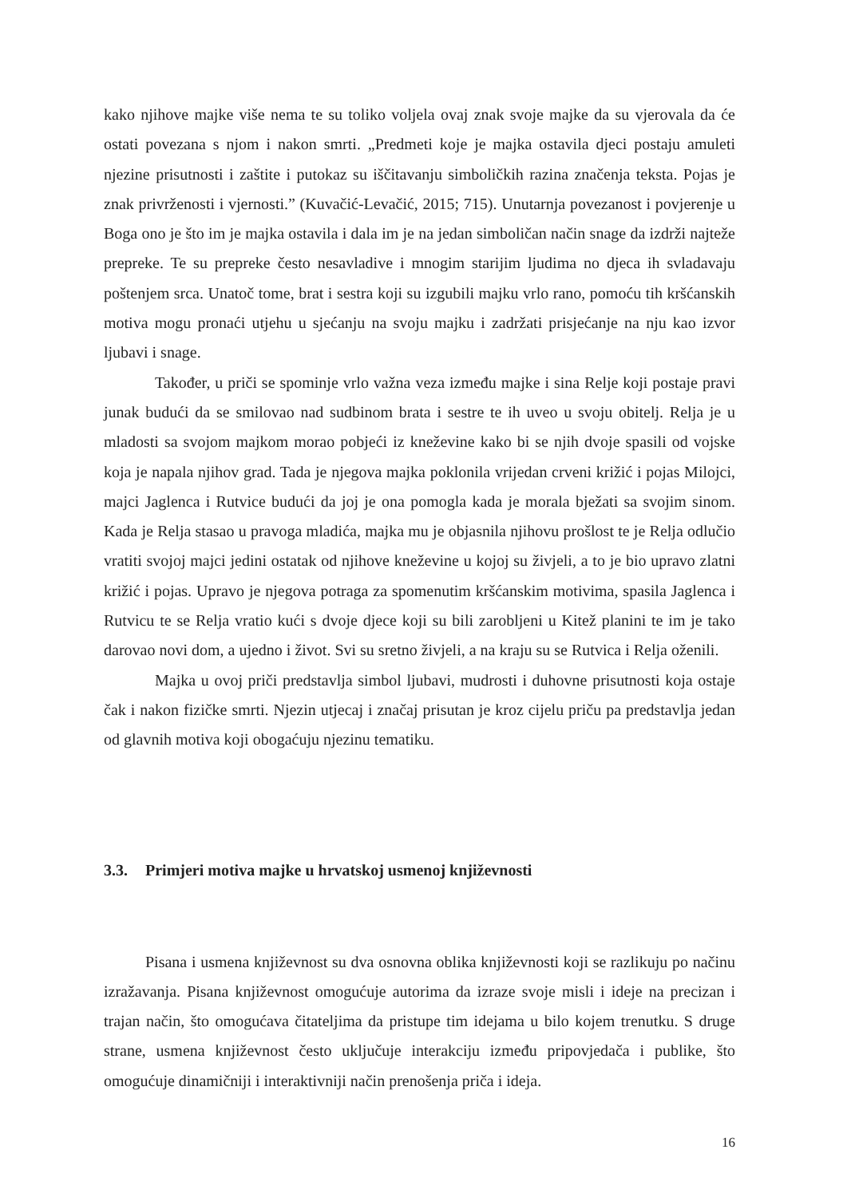kako njihove majke više nema te su toliko voljela ovaj znak svoje majke da su vjerovala da će ostati povezana s njom i nakon smrti. „Predmeti koje je majka ostavila djeci postaju amuleti njezine prisutnosti i zaštite i putokaz su iščitavanju simboličkih razina značenja teksta. Pojas je znak privrženosti i vjernosti.” (Kuvačić-Levačić, 2015; 715). Unutarnja povezanost i povjerenje u Boga ono je što im je majka ostavila i dala im je na jedan simboličan način snage da izdrži najteže prepreke. Te su prepreke često nesavladive i mnogim starijim ljudima no djeca ih svladavaju poštenjem srca. Unatoč tome, brat i sestra koji su izgubili majku vrlo rano, pomoću tih kršćanskih motiva mogu pronaći utjehu u sjećanju na svoju majku i zadržati prisjećanje na nju kao izvor ljubavi i snage.
Također, u priči se spominje vrlo važna veza između majke i sina Relje koji postaje pravi junak budući da se smilovao nad sudbinom brata i sestre te ih uveo u svoju obitelj. Relja je u mladosti sa svojom majkom morao pobjeći iz kneževine kako bi se njih dvoje spasili od vojske koja je napala njihov grad. Tada je njegova majka poklonila vrijedan crveni križić i pojas Milojci, majci Jaglenca i Rutvice budući da joj je ona pomogla kada je morala bježati sa svojim sinom. Kada je Relja stasao u pravoga mladića, majka mu je objasnila njihovu prošlost te je Relja odlučio vratiti svojoj majci jedini ostatak od njihove kneževine u kojoj su živjeli, a to je bio upravo zlatni križić i pojas. Upravo je njegova potraga za spomenutim kršćanskim motivima, spasila Jaglenca i Rutvicu te se Relja vratio kući s dvoje djece koji su bili zarobljeni u Kitež planini te im je tako darovao novi dom, a ujedno i život. Svi su sretno živjeli, a na kraju su se Rutvica i Relja oženili.
Majka u ovoj priči predstavlja simbol ljubavi, mudrosti i duhovne prisutnosti koja ostaje čak i nakon fizičke smrti. Njezin utjecaj i značaj prisutan je kroz cijelu priču pa predstavlja jedan od glavnih motiva koji obogaćuju njezinu tematiku.
3.3. Primjeri motiva majke u hrvatskoj usmenoj književnosti
Pisana i usmena književnost su dva osnovna oblika književnosti koji se razlikuju po načinu izražavanja. Pisana književnost omogućuje autorima da izraze svoje misli i ideje na precizan i trajan način, što omogućava čitateljima da pristupe tim idejama u bilo kojem trenutku. S druge strane, usmena književnost često uključuje interakciju između pripovjedača i publike, što omogućuje dinamičniji i interaktivniji način prenošenja priča i ideja.
16